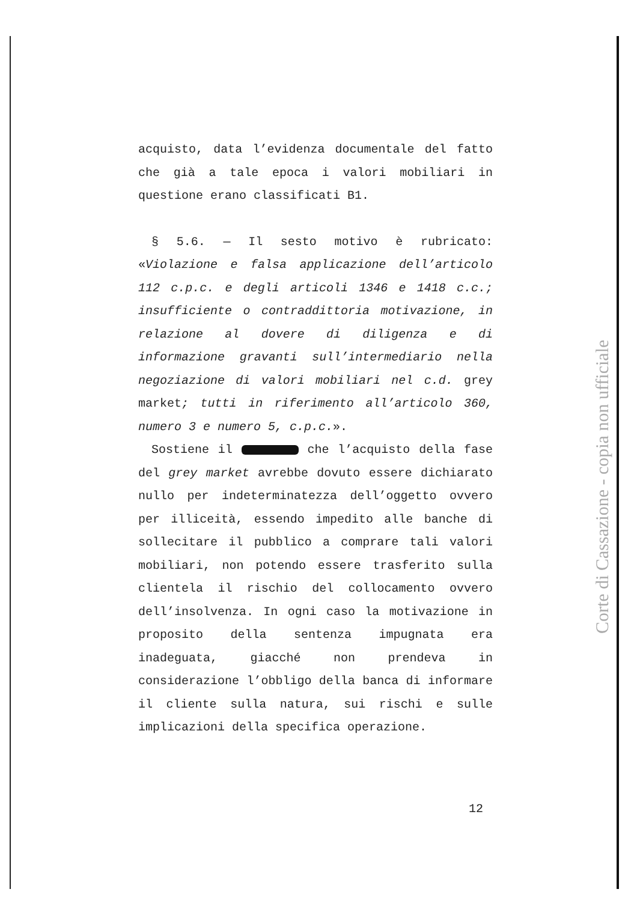acquisto, data l’evidenza documentale del fatto che già a tale epoca i valori mobiliari in questione erano classificati B1.
§ 5.6. — Il sesto motivo è rubricato: «Violazione e falsa applicazione dell’articolo 112 c.p.c. e degli articoli 1346 e 1418 c.c.; insufficiente o contraddittoria motivazione, in relazione al dovere di diligenza e di informazione gravanti sull’intermediario nella negoziazione di valori mobiliari nel c.d. grey market; tutti in riferimento all’articolo 360, numero 3 e numero 5, c.p.c.».
Sostiene il che l’acquisto della fase del grey market avrebbe dovuto essere dichiarato nullo per indeterminatezza dell’oggetto ovvero per illiceità, essendo impedito alle banche di sollecitare il pubblico a comprare tali valori mobiliari, non potendo essere trasferito sulla clientela il rischio del collocamento ovvero dell’insolvenza. In ogni caso la motivazione in proposito della sentenza impugnata era inadeguata, giacché non prendeva in considerazione l’obbligo della banca di informare il cliente sulla natura, sui rischi e sulle implicazioni della specifica operazione.
Corte di Cassazione - copia non ufficiale
12